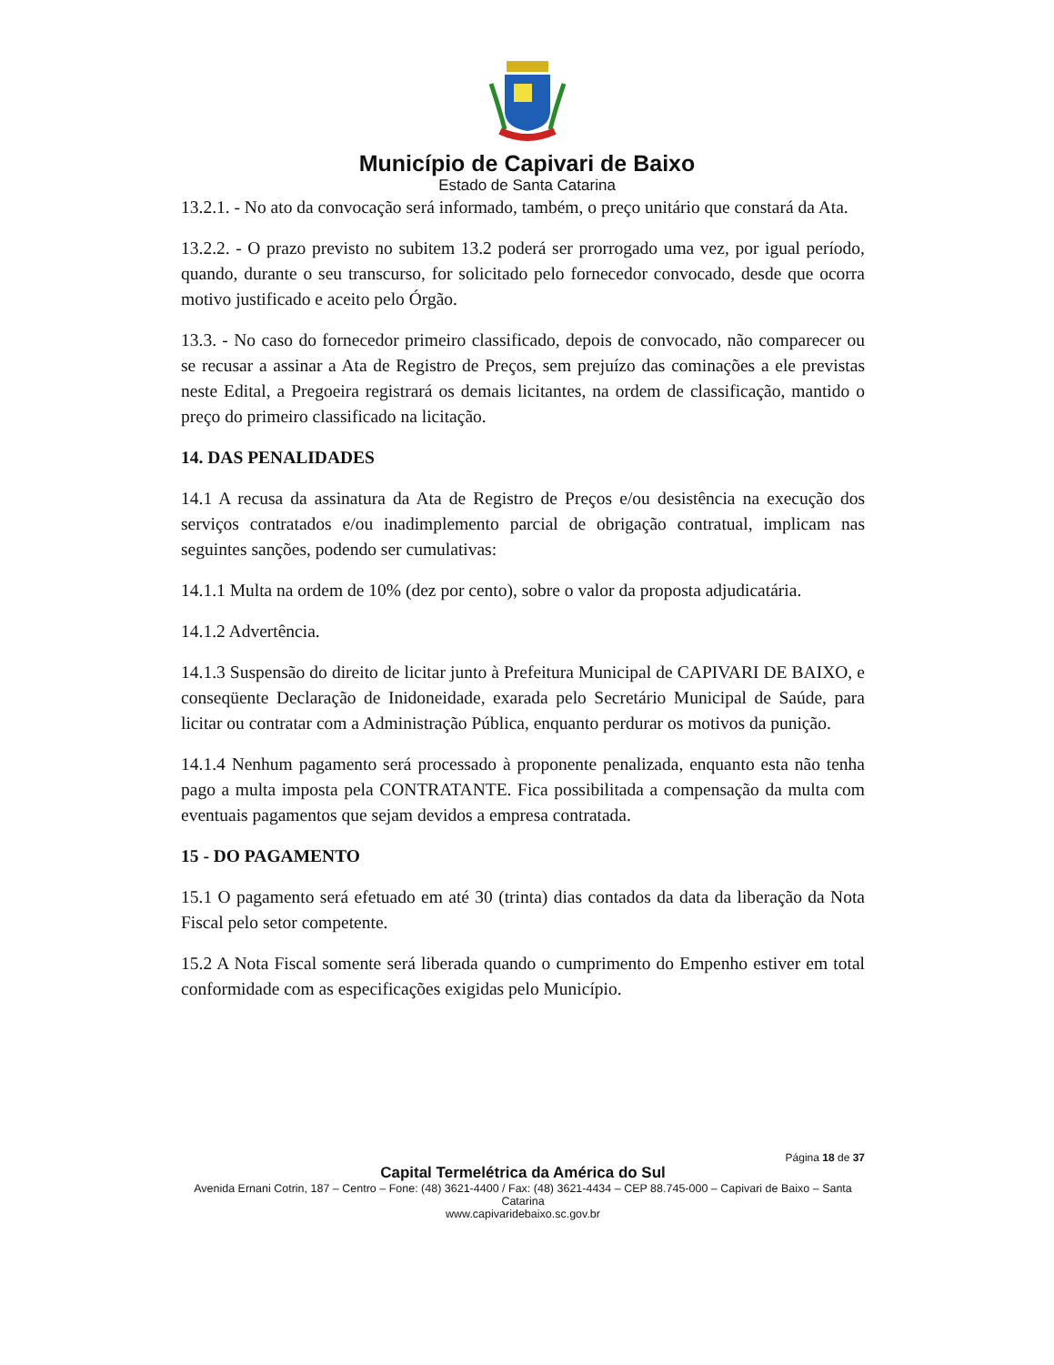Município de Capivari de Baixo
Estado de Santa Catarina
13.2.1. - No ato da convocação será informado, também, o preço unitário que constará da Ata.
13.2.2. - O prazo previsto no subitem 13.2 poderá ser prorrogado uma vez, por igual período, quando, durante o seu transcurso, for solicitado pelo fornecedor convocado, desde que ocorra motivo justificado e aceito pelo Órgão.
13.3. - No caso do fornecedor primeiro classificado, depois de convocado, não comparecer ou se recusar a assinar a Ata de Registro de Preços, sem prejuízo das cominações a ele previstas neste Edital, a Pregoeira registrará os demais licitantes, na ordem de classificação, mantido o preço do primeiro classificado na licitação.
14. DAS PENALIDADES
14.1 A recusa da assinatura da Ata de Registro de Preços e/ou desistência na execução dos serviços contratados e/ou inadimplemento parcial de obrigação contratual, implicam nas seguintes sanções, podendo ser cumulativas:
14.1.1 Multa na ordem de 10% (dez por cento), sobre o valor da proposta adjudicatária.
14.1.2 Advertência.
14.1.3 Suspensão do direito de licitar junto à Prefeitura Municipal de CAPIVARI DE BAIXO, e conseqüente Declaração de Inidoneidade, exarada pelo Secretário Municipal de Saúde, para licitar ou contratar com a Administração Pública, enquanto perdurar os motivos da punição.
14.1.4 Nenhum pagamento será processado à proponente penalizada, enquanto esta não tenha pago a multa imposta pela CONTRATANTE. Fica possibilitada a compensação da multa com eventuais pagamentos que sejam devidos a empresa contratada.
15 - DO PAGAMENTO
15.1 O pagamento será efetuado em até 30 (trinta) dias contados da data da liberação da Nota Fiscal pelo setor competente.
15.2 A Nota Fiscal somente será liberada quando o cumprimento do Empenho estiver em total conformidade com as especificações exigidas pelo Município.
Página 18 de 37
Capital Termelétrica da América do Sul
Avenida Ernani Cotrin, 187 – Centro – Fone: (48) 3621-4400 / Fax: (48) 3621-4434 – CEP 88.745-000 – Capivari de Baixo – Santa Catarina
www.capivaridebaixo.sc.gov.br